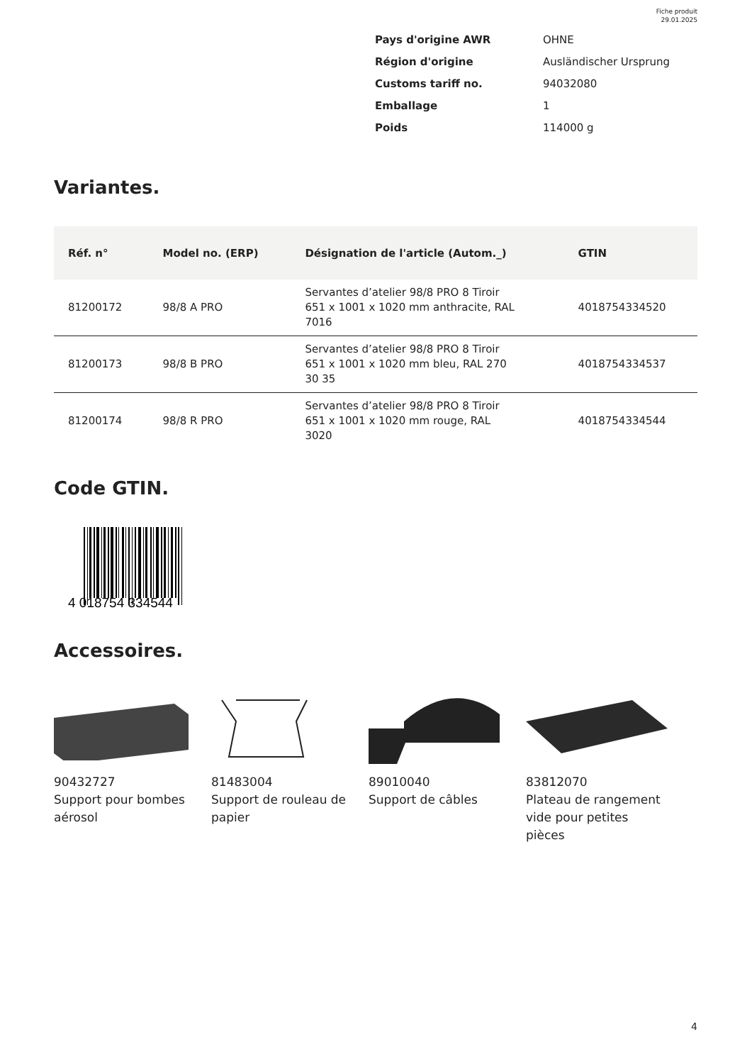Fiche produit
29.01.2025
| Pays d'origine AWR | OHNE |
| Région d'origine | Ausländischer Ursprung |
| Customs tariff no. | 94032080 |
| Emballage | 1 |
| Poids | 114000 g |
Variantes.
| Réf. n° | Model no. (ERP) | Désignation de l'article (Autom._) | GTIN |
| --- | --- | --- | --- |
| 81200172 | 98/8 A PRO | Servantes d’atelier 98/8 PRO 8 Tiroir 651 x 1001 x 1020 mm anthracite, RAL 7016 | 4018754334520 |
| 81200173 | 98/8 B PRO | Servantes d’atelier 98/8 PRO 8 Tiroir 651 x 1001 x 1020 mm bleu, RAL 270 30 35 | 4018754334537 |
| 81200174 | 98/8 R PRO | Servantes d’atelier 98/8 PRO 8 Tiroir 651 x 1001 x 1020 mm rouge, RAL 3020 | 4018754334544 |
Code GTIN.
4 018754 334544
Accessoires.
90432727
Support pour bombes aérosol
81483004
Support de rouleau de papier
89010040
Support de câbles
83812070
Plateau de rangement vide pour petites pièces
4